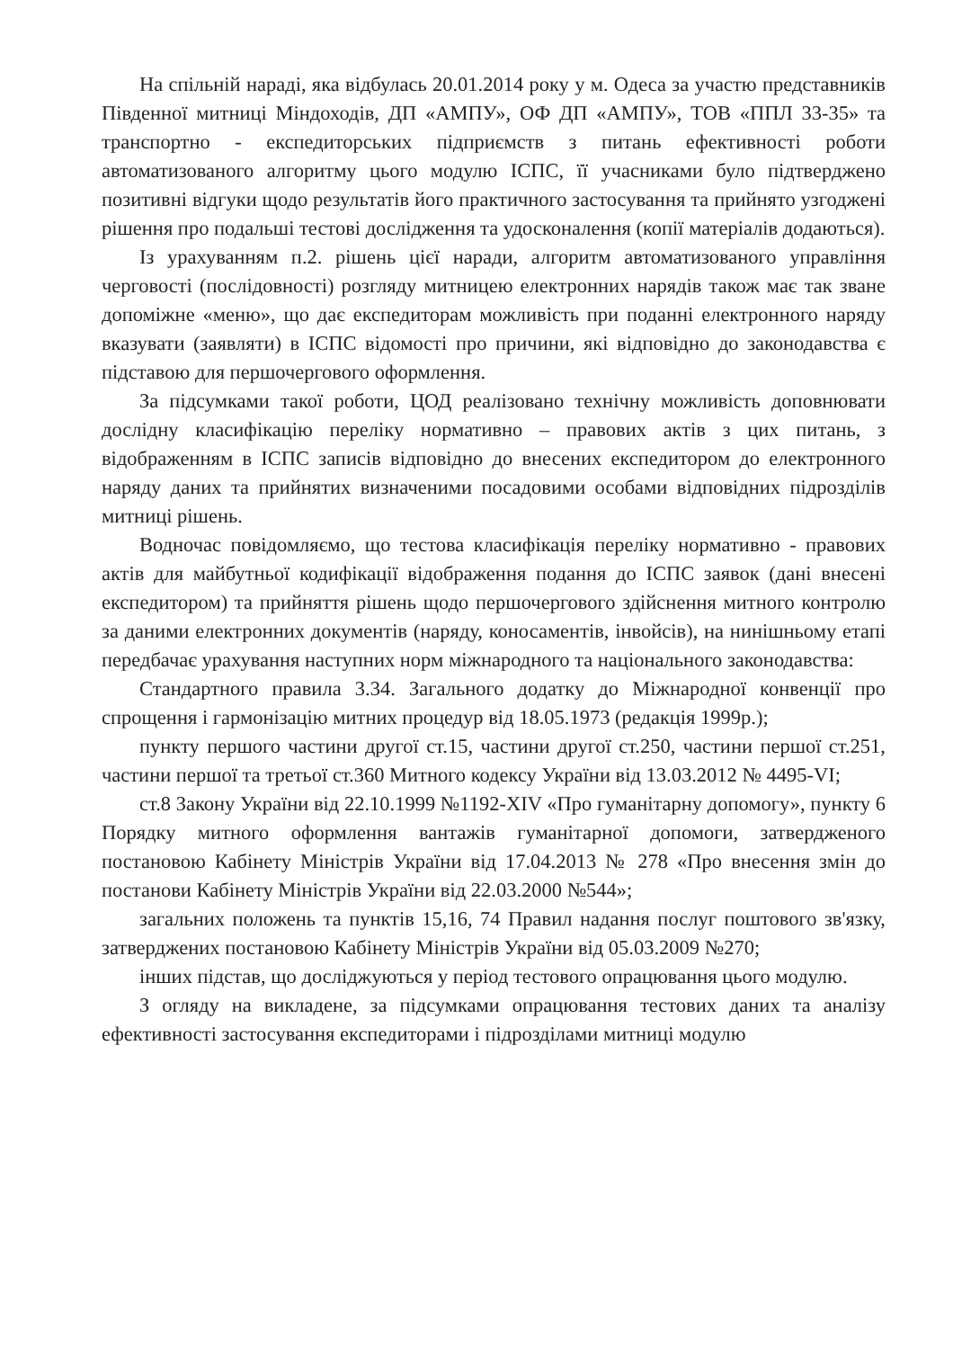На спільній нараді, яка відбулась 20.01.2014 року у м. Одеса за участю представників Південної митниці Міндоходів, ДП «АМПУ», ОФ ДП «АМПУ», ТОВ «ППЛ 33-35» та транспортно - експедиторських підприємств з питань ефективності роботи автоматизованого алгоритму цього модулю ІСПС, її учасниками було підтверджено позитивні відгуки щодо результатів його практичного застосування та прийнято узгоджені рішення про подальші тестові дослідження та удосконалення (копії матеріалів додаються).
Із урахуванням п.2. рішень цієї наради, алгоритм автоматизованого управління черговості (послідовності) розгляду митницею електронних нарядів також має так зване допоміжне «меню», що дає експедиторам можливість при поданні електронного наряду вказувати (заявляти) в ІСПС відомості про причини, які відповідно до законодавства є підставою для першочергового оформлення.
За підсумками такої роботи, ЦОД реалізовано технічну можливість доповнювати дослідну класифікацію переліку нормативно – правових актів з цих питань, з відображенням в ІСПС записів відповідно до внесених експедитором до електронного наряду даних та прийнятих визначеними посадовими особами відповідних підрозділів митниці рішень.
Водночас повідомляємо, що тестова класифікація переліку нормативно - правових актів для майбутньої кодифікації відображення подання до ІСПС заявок (дані внесені експедитором) та прийняття рішень щодо першочергового здійснення митного контролю за даними електронних документів (наряду, коносаментів, інвойсів), на нинішньому етапі передбачає урахування наступних норм міжнародного та національного законодавства:
Стандартного правила 3.34. Загального додатку до Міжнародної конвенції про спрощення і гармонізацію митних процедур від 18.05.1973 (редакція 1999р.);
пункту першого частини другої ст.15, частини другої ст.250, частини першої ст.251, частини першої та третьої ст.360 Митного кодексу України від 13.03.2012 № 4495-VI;
ст.8 Закону України від 22.10.1999 №1192-XIV «Про гуманітарну допомогу», пункту 6 Порядку митного оформлення вантажів гуманітарної допомоги, затвердженого постановою Кабінету Міністрів України від 17.04.2013 № 278 «Про внесення змін до постанови Кабінету Міністрів України від 22.03.2000 №544»;
загальних положень та пунктів 15,16, 74 Правил надання послуг поштового зв'язку, затверджених постановою Кабінету Міністрів України від 05.03.2009 №270;
інших підстав, що досліджуються у період тестового опрацювання цього модулю.
З огляду на викладене, за підсумками опрацювання тестових даних та аналізу ефективності застосування експедиторами і підрозділами митниці модулю